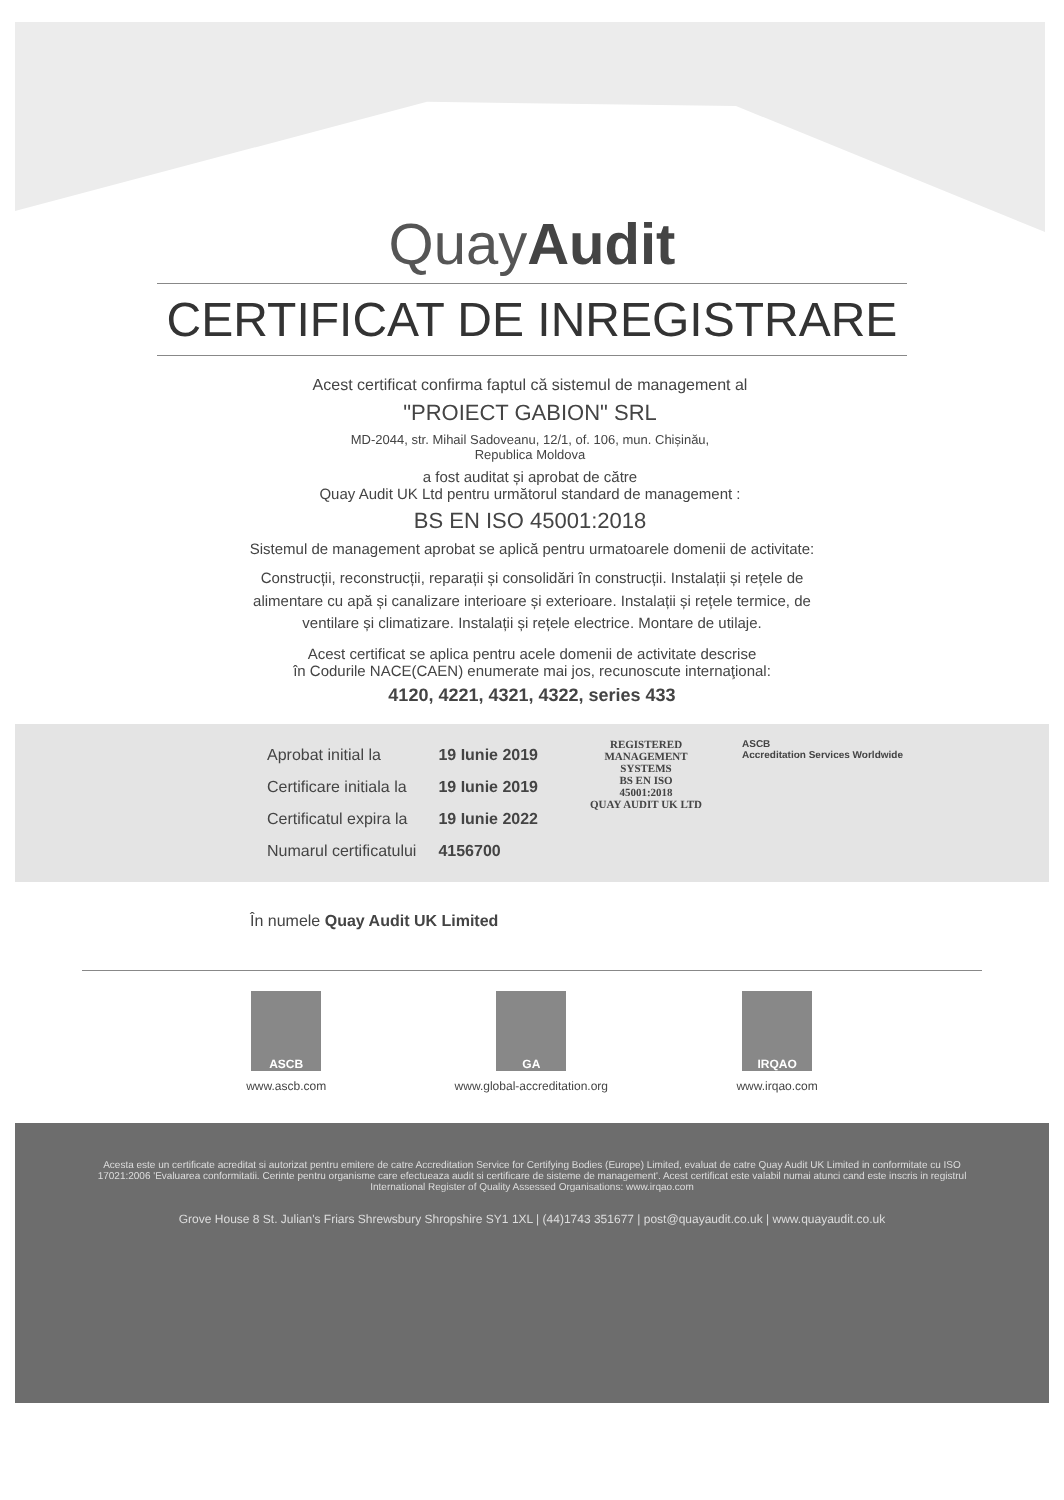QuayAudit
CERTIFICAT DE INREGISTRARE
Acest certificat confirma faptul că sistemul de management al
"PROIECT GABION" SRL
MD-2044, str. Mihail Sadoveanu, 12/1, of. 106, mun. Chișinău,
Republica Moldova
a fost auditat și aprobat de către
Quay Audit UK Ltd pentru următorul standard de management :
BS EN ISO 45001:2018
Sistemul de management aprobat se aplică pentru urmatoarele domenii de activitate:
Construcții, reconstrucții, reparații și consolidări în construcții. Instalații și rețele de alimentare cu apă și canalizare interioare și exterioare. Instalații și rețele termice, de ventilare și climatizare. Instalații și rețele electrice. Montare de utilaje.
Acest certificat se aplica pentru acele domenii de activitate descrise
în Codurile NACE(CAEN) enumerate mai jos, recunoscute internaţional:
4120, 4221, 4321, 4322, series 433
| Aprobat initial la | 19 Iunie 2019 |
| Certificare initiala la | 19 Iunie 2019 |
| Certificatul expira la | 19 Iunie 2022 |
| Numarul certificatului | 4156700 |
REGISTERED
MANAGEMENT
SYSTEMS
BS EN ISO
45001:2018
QUAY AUDIT UK LTD
ASCB
Accreditation Services Worldwide
În numele Quay Audit UK Limited
ASCB
www.ascb.com
GA
www.global-accreditation.org
IRQAO
www.irqao.com
Acesta este un certificate acreditat si autorizat pentru emitere de catre Accreditation Service for Certifying Bodies (Europe) Limited, evaluat de catre Quay Audit UK Limited in conformitate cu ISO 17021:2006 'Evaluarea conformitatii. Cerinte pentru organisme care efectueaza audit si certificare de sisteme de management'. Acest certificat este valabil numai atunci cand este inscris in registrul International Register of Quality Assessed Organisations: www.irqao.com
Grove House 8 St. Julian's Friars Shrewsbury Shropshire SY1 1XL | (44)1743 351677 | post@quayaudit.co.uk | www.quayaudit.co.uk